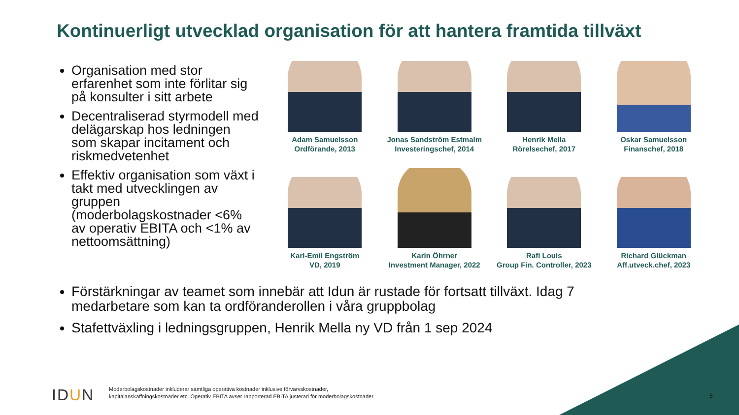Kontinuerligt utvecklad organisation för att hantera framtida tillväxt
Organisation med stor erfarenhet som inte förlitar sig på konsulter i sitt arbete
Decentraliserad styrmodell med delägarskap hos ledningen som skapar incitament och riskmedvetenhet
Effektiv organisation som växt i takt med utvecklingen av gruppen (moderbolagskostnader <6% av operativ EBITA och <1% av nettoomsättning)
Adam Samuelsson
Ordförande, 2013
Jonas Sandström Estmalm
Investeringschef, 2014
Henrik Mella
Rörelsechef, 2017
Oskar Samuelsson
Finanschef, 2018
Karl-Emil Engström
VD, 2019
Karin Öhrner
Investment Manager, 2022
Rafi Louis
Group Fin. Controller, 2023
Richard Glückman
Aff.utveck.chef, 2023
Förstärkningar av teamet som innebär att Idun är rustade för fortsatt tillväxt. Idag 7 medarbetare som kan ta ordföranderollen i våra gruppbolag
Stafettväxling i ledningsgruppen, Henrik Mella ny VD från 1 sep 2024
IDUN
Moderbolagskostnader inkluderar samtliga operativa kostnader inklusive förvärvskostnader,
kapitalanskaffningskostnader etc. Operativ EBITA avser rapporterad EBITA justerad för moderbolagskostnader
5